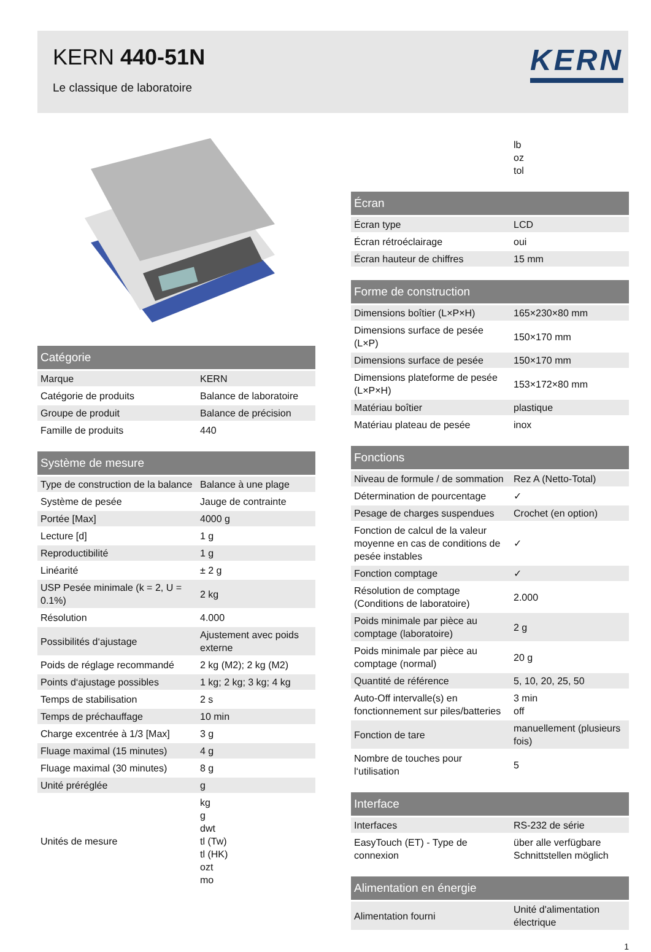KERN 440-51N
Le classique de laboratoire
KERN
| Catégorie | |
| --- | --- |
| Marque | KERN |
| Catégorie de produits | Balance de laboratoire |
| Groupe de produit | Balance de précision |
| Famille de produits | 440 |
| Système de mesure | |
| --- | --- |
| Type de construction de la balance | Balance à une plage |
| Système de pesée | Jauge de contrainte |
| Portée [Max] | 4000 g |
| Lecture [d] | 1 g |
| Reproductibilité | 1 g |
| Linéarité | ± 2 g |
| USP Pesée minimale (k = 2, U = 0.1%) | 2 kg |
| Résolution | 4.000 |
| Possibilités d‘ajustage | Ajustement avec poids externe |
| Poids de réglage recommandé | 2 kg (M2); 2 kg (M2) |
| Points d‘ajustage possibles | 1 kg; 2 kg; 3 kg; 4 kg |
| Temps de stabilisation | 2 s |
| Temps de préchauffage | 10 min |
| Charge excentrée à 1/3 [Max] | 3 g |
| Fluage maximal (15 minutes) | 4 g |
| Fluage maximal (30 minutes) | 8 g |
| Unité préréglée | g |
| Unités de mesure | kg g dwt tl (Tw) tl (HK) ozt mo |
| | lb oz tol |
| Écran | |
| --- | --- |
| Écran type | LCD |
| Écran rétroéclairage | oui |
| Écran hauteur de chiffres | 15 mm |
| Forme de construction | |
| --- | --- |
| Dimensions boîtier (L×P×H) | 165×230×80 mm |
| Dimensions surface de pesée (L×P) | 150×170 mm |
| Dimensions surface de pesée | 150×170 mm |
| Dimensions plateforme de pesée (L×P×H) | 153×172×80 mm |
| Matériau boîtier | plastique |
| Matériau plateau de pesée | inox |
| Fonctions | |
| --- | --- |
| Niveau de formule / de sommation | Rez A (Netto-Total) |
| Détermination de pourcentage | ✓ |
| Pesage de charges suspendues | Crochet (en option) |
| Fonction de calcul de la valeur moyenne en cas de conditions de pesée instables | ✓ |
| Fonction comptage | ✓ |
| Résolution de comptage (Conditions de laboratoire) | 2.000 |
| Poids minimale par pièce au comptage (laboratoire) | 2 g |
| Poids minimale par pièce au comptage (normal) | 20 g |
| Quantité de référence | 5, 10, 20, 25, 50 |
| Auto-Off intervalle(s) en fonctionnement sur piles/batteries | 3 min off |
| Fonction de tare | manuellement (plusieurs fois) |
| Nombre de touches pour l‘utilisation | 5 |
| Interface | |
| --- | --- |
| Interfaces | RS-232 de série |
| EasyTouch (ET) - Type de connexion | über alle verfügbare Schnittstellen möglich |
| Alimentation en énergie | |
| --- | --- |
| Alimentation fourni | Unité d'alimentation électrique |
1